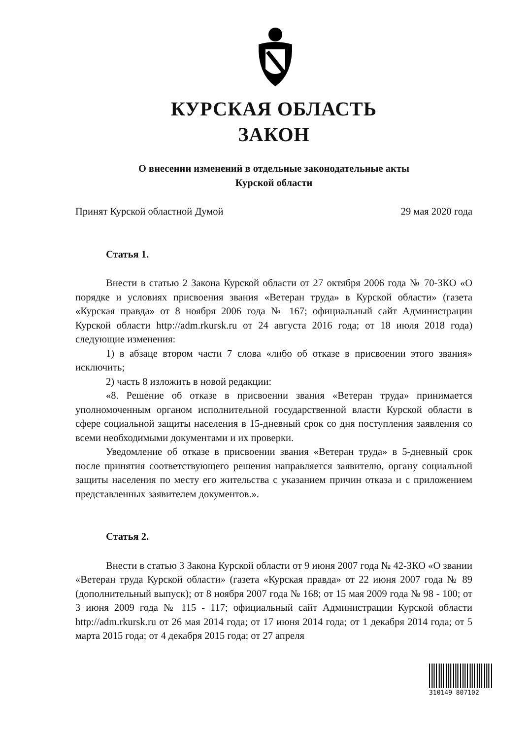КУРСКАЯ ОБЛАСТЬ
ЗАКОН
О внесении изменений в отдельные законодательные акты
Курской области
Принят Курской областной Думой 29 мая 2020 года
Статья 1.
Внести в статью 2 Закона Курской области от 27 октября 2006 года № 70-ЗКО «О порядке и условиях присвоения звания «Ветеран труда» в Курской области» (газета «Курская правда» от 8 ноября 2006 года № 167; официальный сайт Администрации Курской области http://adm.rkursk.ru от 24 августа 2016 года; от 18 июля 2018 года) следующие изменения:
1) в абзаце втором части 7 слова «либо об отказе в присвоении этого звания» исключить;
2) часть 8 изложить в новой редакции:
«8. Решение об отказе в присвоении звания «Ветеран труда» принимается уполномоченным органом исполнительной государственной власти Курской области в сфере социальной защиты населения в 15-дневный срок со дня поступления заявления со всеми необходимыми документами и их проверки.
Уведомление об отказе в присвоении звания «Ветеран труда» в 5-дневный срок после принятия соответствующего решения направляется заявителю, органу социальной защиты населения по месту его жительства с указанием причин отказа и с приложением представленных заявителем документов.».
Статья 2.
Внести в статью 3 Закона Курской области от 9 июня 2007 года № 42-ЗКО «О звании «Ветеран труда Курской области» (газета «Курская правда» от 22 июня 2007 года № 89 (дополнительный выпуск); от 8 ноября 2007 года № 168; от 15 мая 2009 года № 98 - 100; от 3 июня 2009 года № 115 - 117; официальный сайт Администрации Курской области http://adm.rkursk.ru от 26 мая 2014 года; от 17 июня 2014 года; от 1 декабря 2014 года; от 5 марта 2015 года; от 4 декабря 2015 года; от 27 апреля
310149 807102